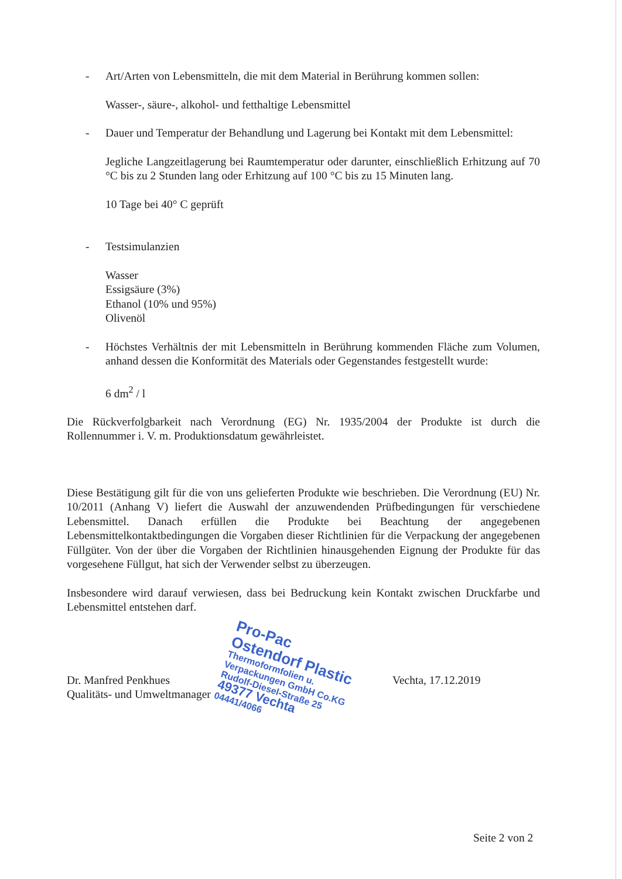- Art/Arten von Lebensmitteln, die mit dem Material in Berührung kommen sollen:
Wasser-, säure-, alkohol- und fetthaltige Lebensmittel
- Dauer und Temperatur der Behandlung und Lagerung bei Kontakt mit dem Lebensmittel:
Jegliche Langzeitlagerung bei Raumtemperatur oder darunter, einschließlich Erhitzung auf 70 °C bis zu 2 Stunden lang oder Erhitzung auf 100 °C bis zu 15 Minuten lang.
10 Tage bei 40° C geprüft
- Testsimulanzien
Wasser
Essigsäure (3%)
Ethanol (10% und 95%)
Olivenöl
- Höchstes Verhältnis der mit Lebensmitteln in Berührung kommenden Fläche zum Volumen, anhand dessen die Konformität des Materials oder Gegenstandes festgestellt wurde:
6 dm<sup>2</sup> / l
Die Rückverfolgbarkeit nach Verordnung (EG) Nr. 1935/2004 der Produkte ist durch die Rollennummer i. V. m. Produktionsdatum gewährleistet.
Diese Bestätigung gilt für die von uns gelieferten Produkte wie beschrieben. Die Verordnung (EU) Nr. 10/2011 (Anhang V) liefert die Auswahl der anzuwendenden Prüfbedingungen für verschiedene Lebensmittel. Danach erfüllen die Produkte bei Beachtung der angegebenen Lebensmittelkontaktbedingungen die Vorgaben dieser Richtlinien für die Verpackung der angegebenen Füllgüter. Von der über die Vorgaben der Richtlinien hinausgehenden Eignung der Produkte für das vorgesehene Füllgut, hat sich der Verwender selbst zu überzeugen.
Insbesondere wird darauf verwiesen, dass bei Bedruckung kein Kontakt zwischen Druckfarbe und Lebensmittel entstehen darf.
Dr. Manfred Penkhues
Qualitäts- und Umweltmanager
Pro-Pac
Ostendorf Plastic
Thermoformfolien u. Verpackungen GmbH Co.KG
Rudolf-Diesel-Straße 25
49377 Vechta
04441/4066
Vechta, 17.12.2019
Seite 2 von 2